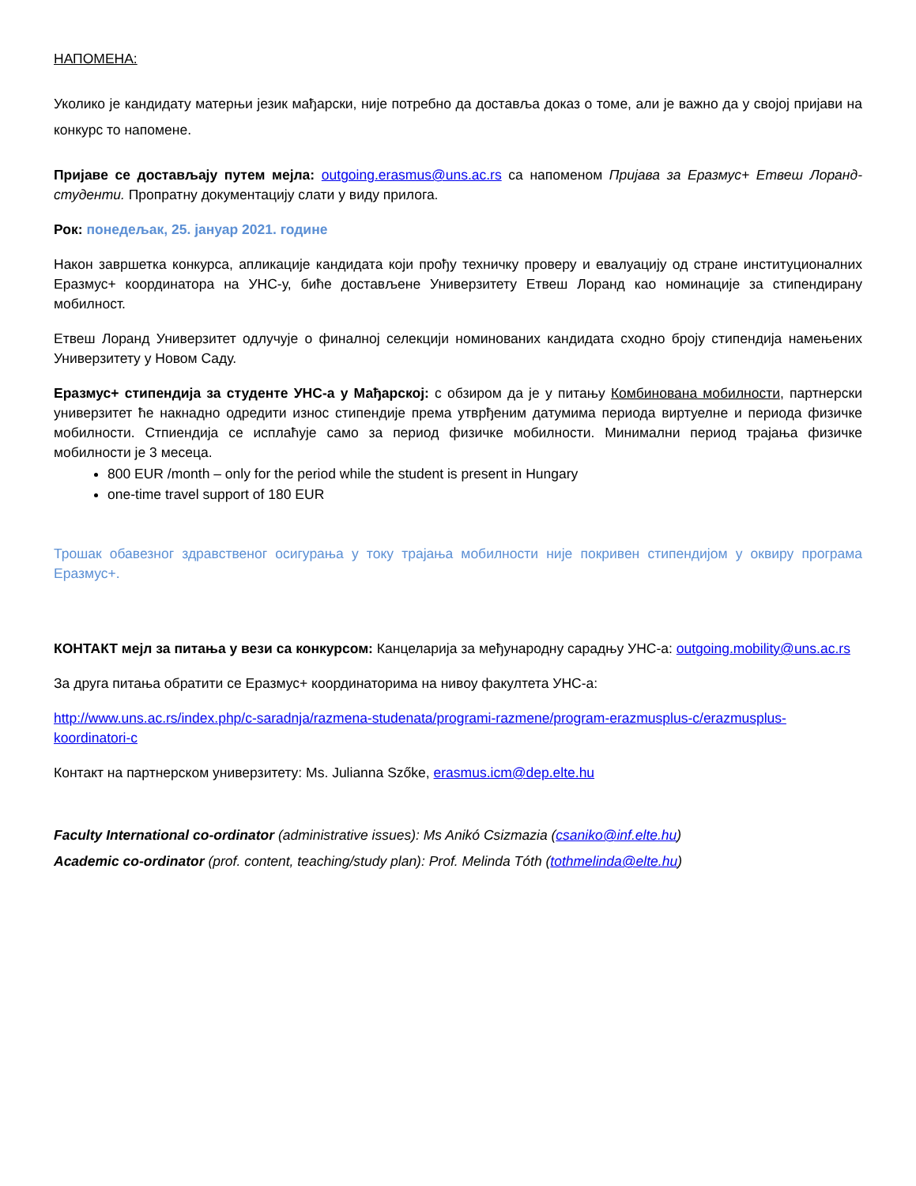НАПОМЕНА:
Уколико је кандидату матерњи језик мађарски, није потребно да доставља доказ о томе, али је важно да у својој пријави на конкурс то напомене.
Пријаве се достављају путем мејла: outgoing.erasmus@uns.ac.rs са напоменом Пријава за Еразмус+ Етвеш Лоранд- студенти. Пропратну документацију слати у виду прилога.
Рок: понедељак, 25. јануар 2021. године
Након завршетка конкурса, апликације кандидата који прођу техничку проверу и евалуацију од стране институционалних Еразмус+ координатора на УНС-у, биће достављене Универзитету Етвеш Лоранд као номинације за стипендирану мобилност.
Етвеш Лоранд Универзитет одлучује о финалној селекцији номинованих кандидата сходно броју стипендија намењених Универзитету у Новом Саду.
Еразмус+ стипендија за студенте УНС-а у Мађарској: с обзиром да је у питању Комбинована мобилности, партнерски универзитет ће накнадно одредити износ стипендије према утврђеним датумима периода виртуелне и периода физичке мобилности. Стпиендија се исплаћује само за период физичке мобилности. Минимални период трајања физичке мобилности је 3 месеца.
800 EUR /month – only for the period while the student is present in Hungary
one-time travel support of 180 EUR
Трошак обавезног здравственог осигурања у току трајања мобилности није покривен стипендијом у оквиру програма Еразмус+.
КОНТАКТ мејл за питања у вези са конкурсом: Канцеларија за међународну сарадњу УНС-а: outgoing.mobility@uns.ac.rs
За друга питања обратити се Еразмус+ координаторима на нивоу факултета УНС-а:
http://www.uns.ac.rs/index.php/c-saradnja/razmena-studenata/programi-razmene/program-erazmusplus-c/erazmusplus-koordinatori-c
Контакт на партнерском универзитету: Ms. Julianna Szőke, erasmus.icm@dep.elte.hu
Faculty International co-ordinator (administrative issues): Ms Anikó Csizmazia (csaniko@inf.elte.hu)
Academic co-ordinator (prof. content, teaching/study plan): Prof. Melinda Tóth (tothmelinda@elte.hu)